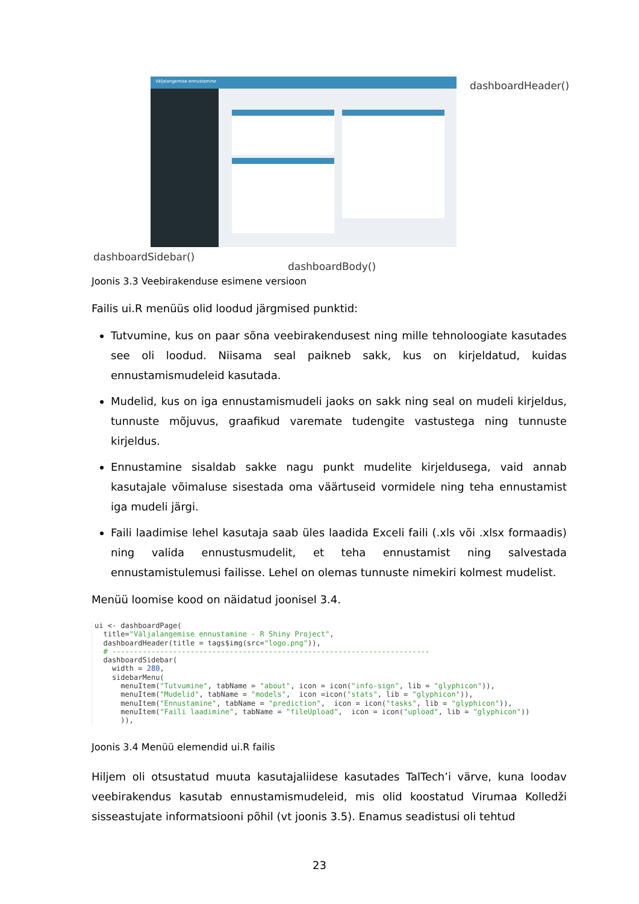Väljalangemise ennustamine dashboardHeader()
dashboardSidebar()
dashboardBody()
Joonis 3.3 Veebirakenduse esimene versioon
Failis ui.R menüüs olid loodud järgmised punktid:
Tutvumine, kus on paar sõna veebirakendusest ning mille tehnoloogiate kasutades see oli loodud. Niisama seal paikneb sakk, kus on kirjeldatud, kuidas ennustamismudeleid kasutada.
Mudelid, kus on iga ennustamismudeli jaoks on sakk ning seal on mudeli kirjeldus, tunnuste mõjuvus, graafikud varemate tudengite vastustega ning tunnuste kirjeldus.
Ennustamine sisaldab sakke nagu punkt mudelite kirjeldusega, vaid annab kasutajale võimaluse sisestada oma väärtuseid vormidele ning teha ennustamist iga mudeli järgi.
Faili laadimise lehel kasutaja saab üles laadida Exceli faili (.xls või .xlsx formaadis) ning valida ennustusmudelit, et teha ennustamist ning salvestada ennustamistulemusi failisse. Lehel on olemas tunnuste nimekiri kolmest mudelist.
Menüü loomise kood on näidatud joonisel 3.4.
ui <- dashboardPage(
  title="Väljalangemise ennustamine - R Shiny Project",
  dashboardHeader(title = tags$img(src="logo.png")),
  # -------------------------------------------------------------------------
  dashboardSidebar(
    width = 280,
    sidebarMenu(
      menuItem("Tutvumine", tabName = "about", icon = icon("info-sign", lib = "glyphicon")),
      menuItem("Mudelid", tabName = "models",  icon =icon("stats", lib = "glyphicon")),
      menuItem("Ennustamine", tabName = "prediction",  icon = icon("tasks", lib = "glyphicon")),
      menuItem("Faili laadimine", tabName = "fileUpload",  icon = icon("upload", lib = "glyphicon"))
      )),
Joonis 3.4 Menüü elemendid ui.R failis
Hiljem oli otsustatud muuta kasutajaliidese kasutades TalTech’i värve, kuna loodav veebirakendus kasutab ennustamismudeleid, mis olid koostatud Virumaa Kolledži sisseastujate informatsiooni põhil (vt joonis 3.5). Enamus seadistusi oli tehtud
23